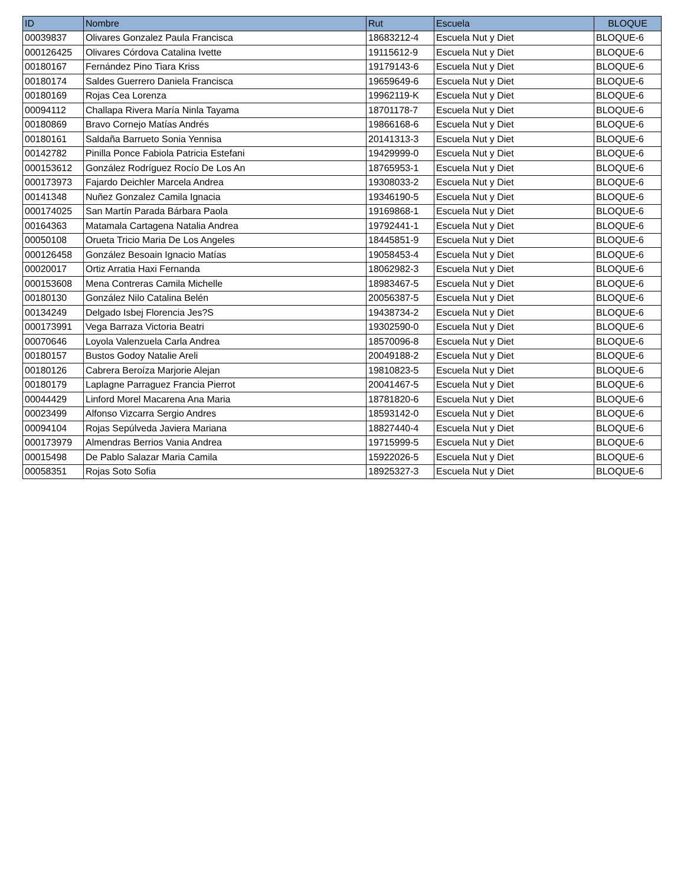| ID | Nombre | Rut | Escuela | BLOQUE |
| --- | --- | --- | --- | --- |
| 00039837 | Olivares Gonzalez Paula Francisca | 18683212-4 | Escuela Nut y Diet | BLOQUE-6 |
| 000126425 | Olivares Córdova Catalina Ivette | 19115612-9 | Escuela Nut y Diet | BLOQUE-6 |
| 00180167 | Fernández Pino Tiara Kriss | 19179143-6 | Escuela Nut y Diet | BLOQUE-6 |
| 00180174 | Saldes Guerrero Daniela Francisca | 19659649-6 | Escuela Nut y Diet | BLOQUE-6 |
| 00180169 | Rojas Cea Lorenza | 19962119-K | Escuela Nut y Diet | BLOQUE-6 |
| 00094112 | Challapa Rivera María Ninla Tayama | 18701178-7 | Escuela Nut y Diet | BLOQUE-6 |
| 00180869 | Bravo Cornejo Matías Andrés | 19866168-6 | Escuela Nut y Diet | BLOQUE-6 |
| 00180161 | Saldaña Barrueto Sonia Yennisa | 20141313-3 | Escuela Nut y Diet | BLOQUE-6 |
| 00142782 | Pinilla Ponce Fabiola Patricia Estefani | 19429999-0 | Escuela Nut y Diet | BLOQUE-6 |
| 000153612 | González Rodríguez Rocío De Los An | 18765953-1 | Escuela Nut y Diet | BLOQUE-6 |
| 000173973 | Fajardo Deichler Marcela Andrea | 19308033-2 | Escuela Nut y Diet | BLOQUE-6 |
| 00141348 | Nuñez Gonzalez Camila Ignacia | 19346190-5 | Escuela Nut y Diet | BLOQUE-6 |
| 000174025 | San Martín Parada Bárbara Paola | 19169868-1 | Escuela Nut y Diet | BLOQUE-6 |
| 00164363 | Matamala Cartagena Natalia Andrea | 19792441-1 | Escuela Nut y Diet | BLOQUE-6 |
| 00050108 | Orueta Tricio Maria De Los Angeles | 18445851-9 | Escuela Nut y Diet | BLOQUE-6 |
| 000126458 | González Besoain Ignacio Matías | 19058453-4 | Escuela Nut y Diet | BLOQUE-6 |
| 00020017 | Ortiz Arratia Haxi Fernanda | 18062982-3 | Escuela Nut y Diet | BLOQUE-6 |
| 000153608 | Mena Contreras Camila Michelle | 18983467-5 | Escuela Nut y Diet | BLOQUE-6 |
| 00180130 | González Nilo Catalina Belén | 20056387-5 | Escuela Nut y Diet | BLOQUE-6 |
| 00134249 | Delgado Isbej Florencia Jes?S | 19438734-2 | Escuela Nut y Diet | BLOQUE-6 |
| 000173991 | Vega Barraza Victoria Beatri | 19302590-0 | Escuela Nut y Diet | BLOQUE-6 |
| 00070646 | Loyola Valenzuela Carla Andrea | 18570096-8 | Escuela Nut y Diet | BLOQUE-6 |
| 00180157 | Bustos Godoy Natalie Areli | 20049188-2 | Escuela Nut y Diet | BLOQUE-6 |
| 00180126 | Cabrera Beroíza Marjorie Alejan | 19810823-5 | Escuela Nut y Diet | BLOQUE-6 |
| 00180179 | Laplagne Parraguez Francia Pierrot | 20041467-5 | Escuela Nut y Diet | BLOQUE-6 |
| 00044429 | Linford Morel Macarena Ana Maria | 18781820-6 | Escuela Nut y Diet | BLOQUE-6 |
| 00023499 | Alfonso Vizcarra Sergio Andres | 18593142-0 | Escuela Nut y Diet | BLOQUE-6 |
| 00094104 | Rojas Sepúlveda Javiera Mariana | 18827440-4 | Escuela Nut y Diet | BLOQUE-6 |
| 000173979 | Almendras Berrios Vania Andrea | 19715999-5 | Escuela Nut y Diet | BLOQUE-6 |
| 00015498 | De Pablo Salazar Maria Camila | 15922026-5 | Escuela Nut y Diet | BLOQUE-6 |
| 00058351 | Rojas Soto Sofia | 18925327-3 | Escuela Nut y Diet | BLOQUE-6 |